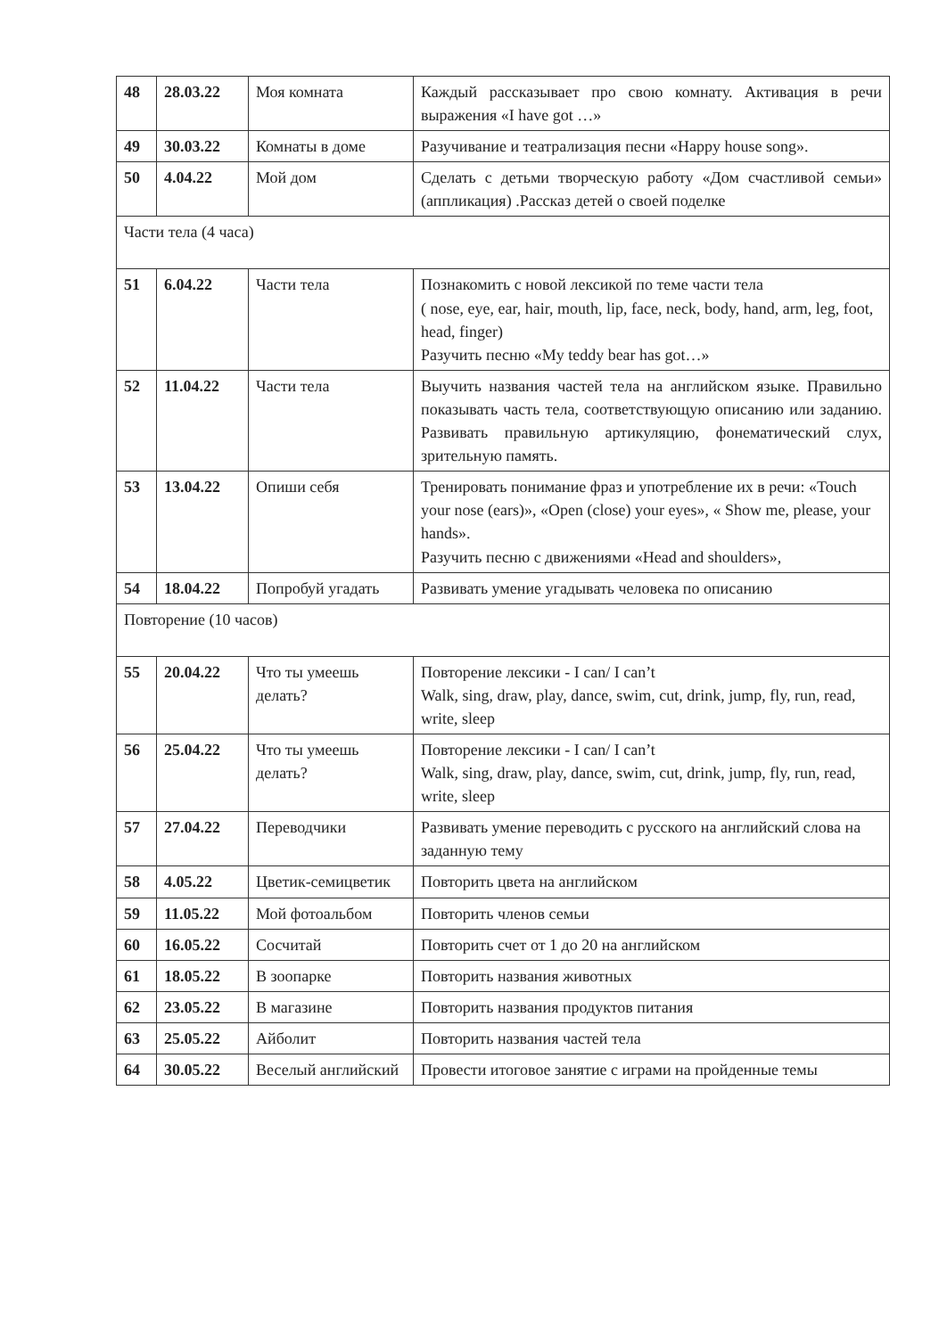| 48 | 28.03.22 | Моя комната | Каждый рассказывает про свою комнату. Активация в речи выражения «I have got …» |
| 49 | 30.03.22 | Комнаты в доме | Разучивание и театрализация песни «Happy house song». |
| 50 | 4.04.22 | Мой дом | Сделать с детьми творческую работу «Дом счастливой семьи» (аппликация) .Рассказ детей о своей поделке |
| Части тела (4 часа) | | | |
| 51 | 6.04.22 | Части тела | Познакомить с новой лексикой по теме части тела ( nose, eye, ear, hair, mouth, lip, face, neck, body, hand, arm, leg, foot, head, finger) Разучить песню «My teddy bear has got…» |
| 52 | 11.04.22 | Части тела | Выучить названия частей тела на английском языке. Правильно показывать часть тела, соответствующую описанию или заданию. Развивать правильную артикуляцию, фонематический слух, зрительную память. |
| 53 | 13.04.22 | Опиши себя | Тренировать понимание фраз и употребление их в речи: «Touch your nose (ears)», «Open (close) your eyes», « Show me, please, your hands». Разучить песню с движениями «Head and shoulders», |
| 54 | 18.04.22 | Попробуй угадать | Развивать умение угадывать человека по описанию |
| Повторение (10 часов) | | | |
| 55 | 20.04.22 | Что ты умеешь делать? | Повторение лексики - I can/ I can’t Walk, sing, draw, play, dance, swim, cut, drink, jump, fly, run, read, write, sleep |
| 56 | 25.04.22 | Что ты умеешь делать? | Повторение лексики - I can/ I can’t Walk, sing, draw, play, dance, swim, cut, drink, jump, fly, run, read, write, sleep |
| 57 | 27.04.22 | Переводчики | Развивать умение переводить с русского на английский слова на заданную тему |
| 58 | 4.05.22 | Цветик-семицветик | Повторить цвета на английском |
| 59 | 11.05.22 | Мой фотоальбом | Повторить членов семьи |
| 60 | 16.05.22 | Сосчитай | Повторить счет от 1 до 20 на английском |
| 61 | 18.05.22 | В зоопарке | Повторить названия животных |
| 62 | 23.05.22 | В магазине | Повторить названия продуктов питания |
| 63 | 25.05.22 | Айболит | Повторить названия частей тела |
| 64 | 30.05.22 | Веселый английский | Провести итоговое занятие с играми на пройденные темы |